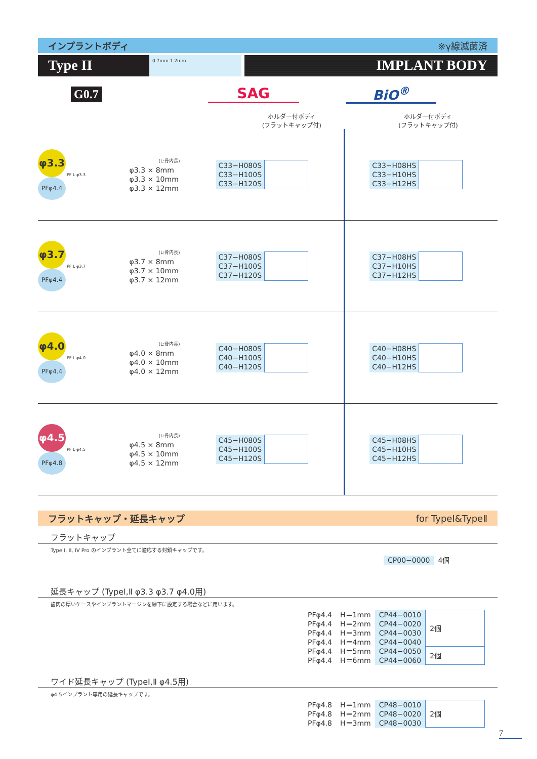インプラントボディ ※γ線滅菌済
Type II
0.7mm 1.2mm
IMPLANT BODY
G0.7 SAG BiO<sup>®</sup>
ホルダー付ボディ
(フラットキャップ付)
ホルダー付ボディ
(フラットキャップ付)
φ3.3
PFφ4.4
PF L φ3.3
(L:骨内長)
φ3.3 × 8mm
φ3.3 × 10mm
φ3.3 × 12mm
C33−H080S
C33−H100S
C33−H120S
C33−H08HS
C33−H10HS
C33−H12HS
φ3.7
PFφ4.4
PF L φ3.7
(L:骨内長)
φ3.7 × 8mm
φ3.7 × 10mm
φ3.7 × 12mm
C37−H080S
C37−H100S
C37−H120S
C37−H08HS
C37−H10HS
C37−H12HS
φ4.0
PFφ4.4
PF L φ4.0
(L:骨内長)
φ4.0 × 8mm
φ4.0 × 10mm
φ4.0 × 12mm
C40−H080S
C40−H100S
C40−H120S
C40−H08HS
C40−H10HS
C40−H12HS
φ4.5
PFφ4.8
PF L φ4.5
(L:骨内長)
φ4.5 × 8mm
φ4.5 × 10mm
φ4.5 × 12mm
C45−H080S
C45−H100S
C45−H120S
C45−H08HS
C45−H10HS
C45−H12HS
フラットキャップ・延長キャップ for TypeⅠ&TypeⅡ
フラットキャップ
Type I, II, IV Pro のインプラント全てに適応する封鎖キャップです。
| CP00−0000 | 4個 |
延長キャップ (TypeⅠ,Ⅱ φ3.3 φ3.7 φ4.0用)
歯肉の厚いケースやインプラントマージンを縁下に設定する場合などに用います。
| PFφ4.4 | H＝1mm | CP44−0010 | 2個 |
| PFφ4.4 | H＝2mm | CP44−0020 | |
| PFφ4.4 | H＝3mm | CP44−0030 | |
| PFφ4.4 | H＝4mm | CP44−0040 | |
| PFφ4.4 | H＝5mm | CP44−0050 | 2個 |
| PFφ4.4 | H＝6mm | CP44−0060 | |
ワイド延長キャップ (TypeⅠ,Ⅱ φ4.5用)
φ4.5インプラント専用の延長キャップです。
| PFφ4.8 | H＝1mm | CP48−0010 | 2個 |
| PFφ4.8 | H＝2mm | CP48−0020 | |
| PFφ4.8 | H＝3mm | CP48−0030 | |
7